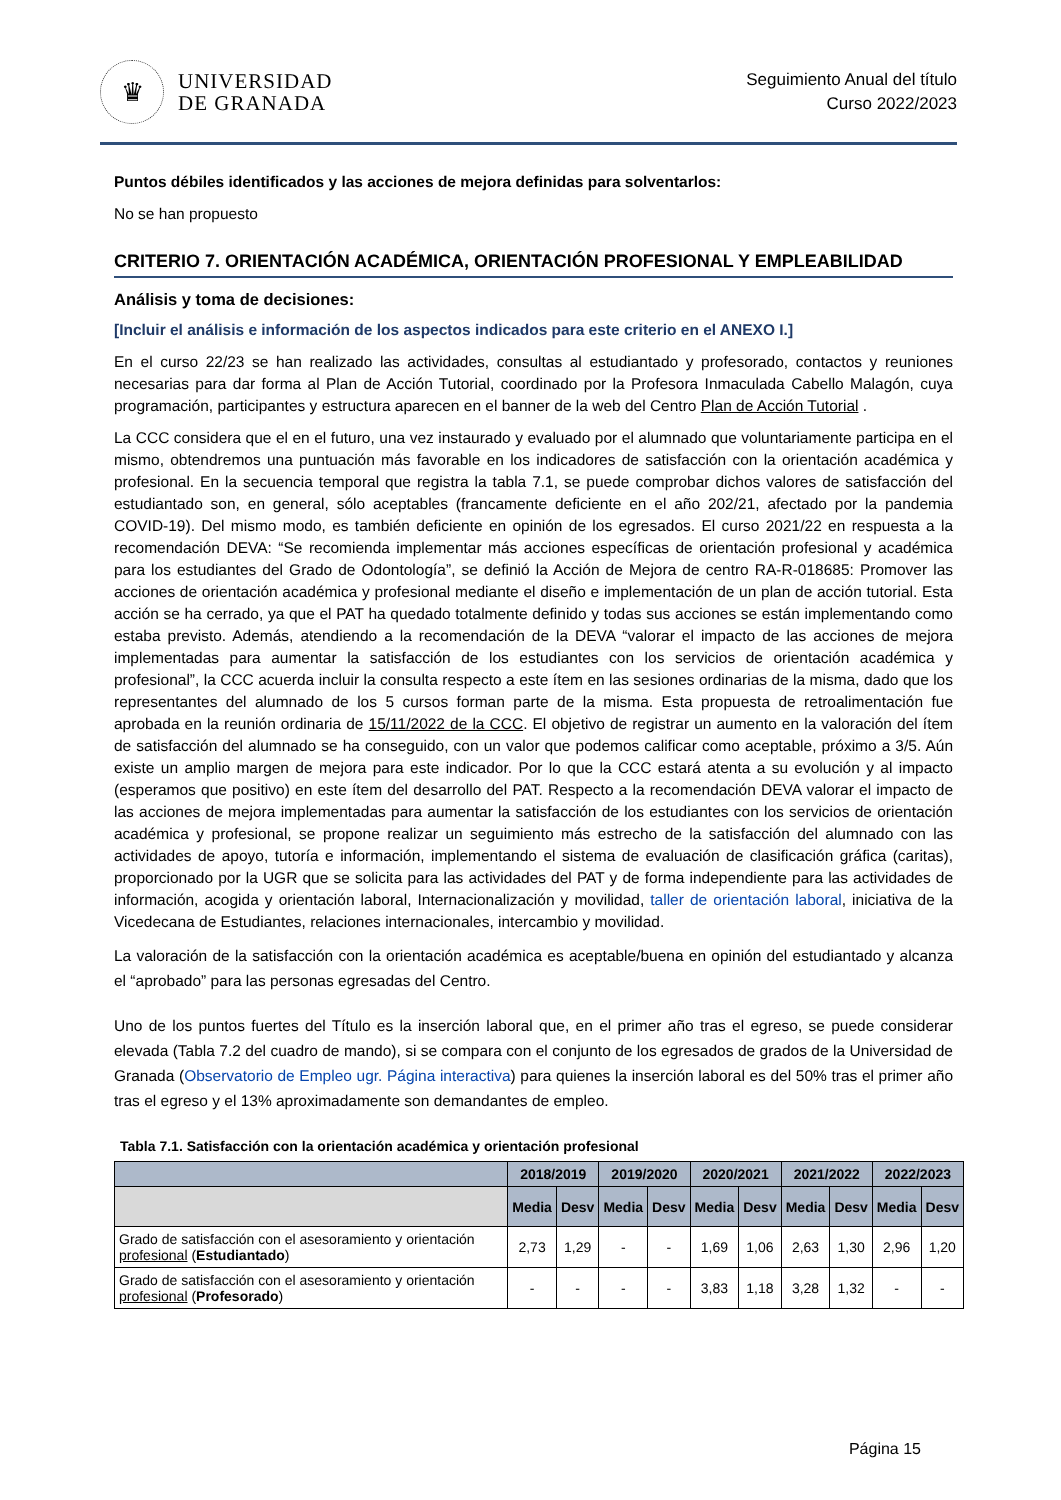♛
UNIVERSIDAD
DE GRANADA
Seguimiento Anual del título
Curso 2022/2023
Puntos débiles identificados y las acciones de mejora definidas para solventarlos:
No se han propuesto
CRITERIO 7. ORIENTACIÓN ACADÉMICA, ORIENTACIÓN PROFESIONAL Y EMPLEABILIDAD
Análisis y toma de decisiones:
[Incluir el análisis e información de los aspectos indicados para este criterio en el ANEXO I.]
En el curso 22/23 se han realizado las actividades, consultas al estudiantado y profesorado, contactos y reuniones necesarias para dar forma al Plan de Acción Tutorial, coordinado por la Profesora Inmaculada Cabello Malagón, cuya programación, participantes y estructura aparecen en el banner de la web del Centro Plan de Acción Tutorial .
La CCC considera que el en el futuro, una vez instaurado y evaluado por el alumnado que voluntariamente participa en el mismo, obtendremos una puntuación más favorable en los indicadores de satisfacción con la orientación académica y profesional. En la secuencia temporal que registra la tabla 7.1, se puede comprobar dichos valores de satisfacción del estudiantado son, en general, sólo aceptables (francamente deficiente en el año 202/21, afectado por la pandemia COVID-19). Del mismo modo, es también deficiente en opinión de los egresados. El curso 2021/22 en respuesta a la recomendación DEVA: “Se recomienda implementar más acciones específicas de orientación profesional y académica para los estudiantes del Grado de Odontología”, se definió la Acción de Mejora de centro RA-R-018685: Promover las acciones de orientación académica y profesional mediante el diseño e implementación de un plan de acción tutorial. Esta acción se ha cerrado, ya que el PAT ha quedado totalmente definido y todas sus acciones se están implementando como estaba previsto. Además, atendiendo a la recomendación de la DEVA “valorar el impacto de las acciones de mejora implementadas para aumentar la satisfacción de los estudiantes con los servicios de orientación académica y profesional”, la CCC acuerda incluir la consulta respecto a este ítem en las sesiones ordinarias de la misma, dado que los representantes del alumnado de los 5 cursos forman parte de la misma. Esta propuesta de retroalimentación fue aprobada en la reunión ordinaria de 15/11/2022 de la CCC. El objetivo de registrar un aumento en la valoración del ítem de satisfacción del alumnado se ha conseguido, con un valor que podemos calificar como aceptable, próximo a 3/5. Aún existe un amplio margen de mejora para este indicador. Por lo que la CCC estará atenta a su evolución y al impacto (esperamos que positivo) en este ítem del desarrollo del PAT. Respecto a la recomendación DEVA valorar el impacto de las acciones de mejora implementadas para aumentar la satisfacción de los estudiantes con los servicios de orientación académica y profesional, se propone realizar un seguimiento más estrecho de la satisfacción del alumnado con las actividades de apoyo, tutoría e información, implementando el sistema de evaluación de clasificación gráfica (caritas), proporcionado por la UGR que se solicita para las actividades del PAT y de forma independiente para las actividades de información, acogida y orientación laboral, Internacionalización y movilidad, taller de orientación laboral, iniciativa de la Vicedecana de Estudiantes, relaciones internacionales, intercambio y movilidad.
La valoración de la satisfacción con la orientación académica es aceptable/buena en opinión del estudiantado y alcanza el “aprobado” para las personas egresadas del Centro.
Uno de los puntos fuertes del Título es la inserción laboral que, en el primer año tras el egreso, se puede considerar elevada (Tabla 7.2 del cuadro de mando), si se compara con el conjunto de los egresados de grados de la Universidad de Granada (Observatorio de Empleo ugr. Página interactiva) para quienes la inserción laboral es del 50% tras el primer año tras el egreso y el 13% aproximadamente son demandantes de empleo.
Tabla 7.1. Satisfacción con la orientación académica y orientación profesional
| | 2018/2019 | | 2019/2020 | | 2020/2021 | | 2021/2022 | | 2022/2023 | |
| --- | --- | --- | --- | --- | --- | --- | --- | --- | --- | --- |
| | Media | Desv | Media | Desv | Media | Desv | Media | Desv | Media | Desv |
| Grado de satisfacción con el asesoramiento y orientación profesional ( Estudiantado ) | 2,73 | 1,29 | - | - | 1,69 | 1,06 | 2,63 | 1,30 | 2,96 | 1,20 |
| Grado de satisfacción con el asesoramiento y orientación profesional ( Profesorado ) | - | - | - | - | 3,83 | 1,18 | 3,28 | 1,32 | - | - |
Página 15